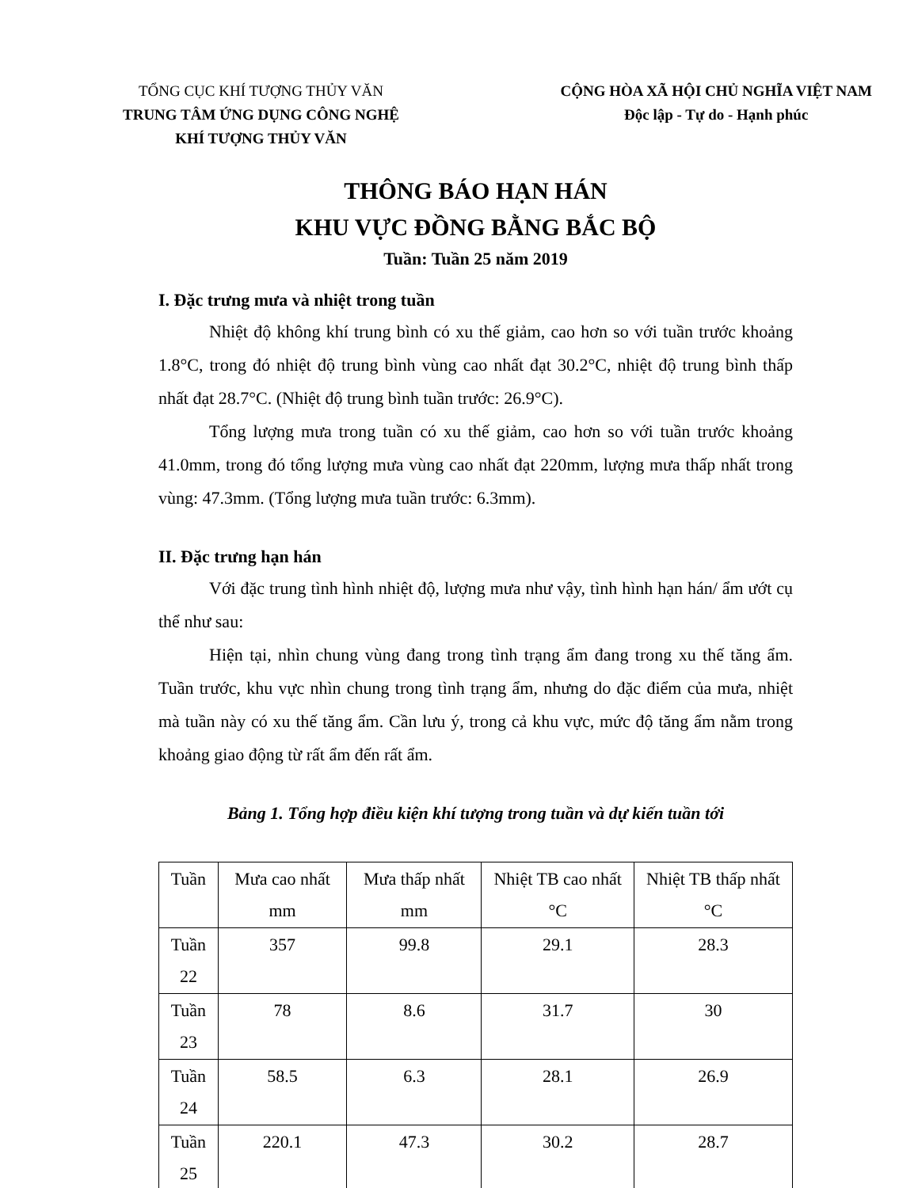TỔNG CỤC KHÍ TƯỢNG THỦY VĂN
TRUNG TÂM ỨNG DỤNG CÔNG NGHỆ
KHÍ TƯỢNG THỦY VĂN
CỘNG HÒA XÃ HỘI CHỦ NGHĨA VIỆT NAM
Độc lập - Tự do - Hạnh phúc
THÔNG BÁO HẠN HÁN
KHU VỰC ĐỒNG BẰNG BẮC BỘ
Tuần: Tuần 25 năm 2019
I. Đặc trưng mưa và nhiệt trong tuần
Nhiệt độ không khí trung bình có xu thế giảm, cao hơn so với tuần trước khoảng 1.8°C, trong đó nhiệt độ trung bình vùng cao nhất đạt 30.2°C, nhiệt độ trung bình thấp nhất đạt 28.7°C. (Nhiệt độ trung bình tuần trước: 26.9°C).
Tổng lượng mưa trong tuần có xu thế giảm, cao hơn so với tuần trước khoảng 41.0mm, trong đó tổng lượng mưa vùng cao nhất đạt 220mm, lượng mưa thấp nhất trong vùng: 47.3mm. (Tổng lượng mưa tuần trước: 6.3mm).
II. Đặc trưng hạn hán
Với đặc trung tình hình nhiệt độ, lượng mưa như vậy, tình hình hạn hán/ ẩm ướt cụ thể như sau:
Hiện tại, nhìn chung vùng đang trong tình trạng ẩm đang trong xu thế tăng ẩm. Tuần trước, khu vực nhìn chung trong tình trạng ẩm, nhưng do đặc điểm của mưa, nhiệt mà tuần này có xu thế tăng ẩm. Cần lưu ý, trong cả khu vực, mức độ tăng ẩm nằm trong khoảng giao động từ rất ẩm đến rất ẩm.
Bảng 1. Tổng hợp điều kiện khí tượng trong tuần và dự kiến tuần tới
| Tuần | Mưa cao nhất mm | Mưa thấp nhất mm | Nhiệt TB cao nhất °C | Nhiệt TB thấp nhất °C |
| --- | --- | --- | --- | --- |
| Tuần 22 | 357 | 99.8 | 29.1 | 28.3 |
| Tuần 23 | 78 | 8.6 | 31.7 | 30 |
| Tuần 24 | 58.5 | 6.3 | 28.1 | 26.9 |
| Tuần 25 | 220.1 | 47.3 | 30.2 | 28.7 |